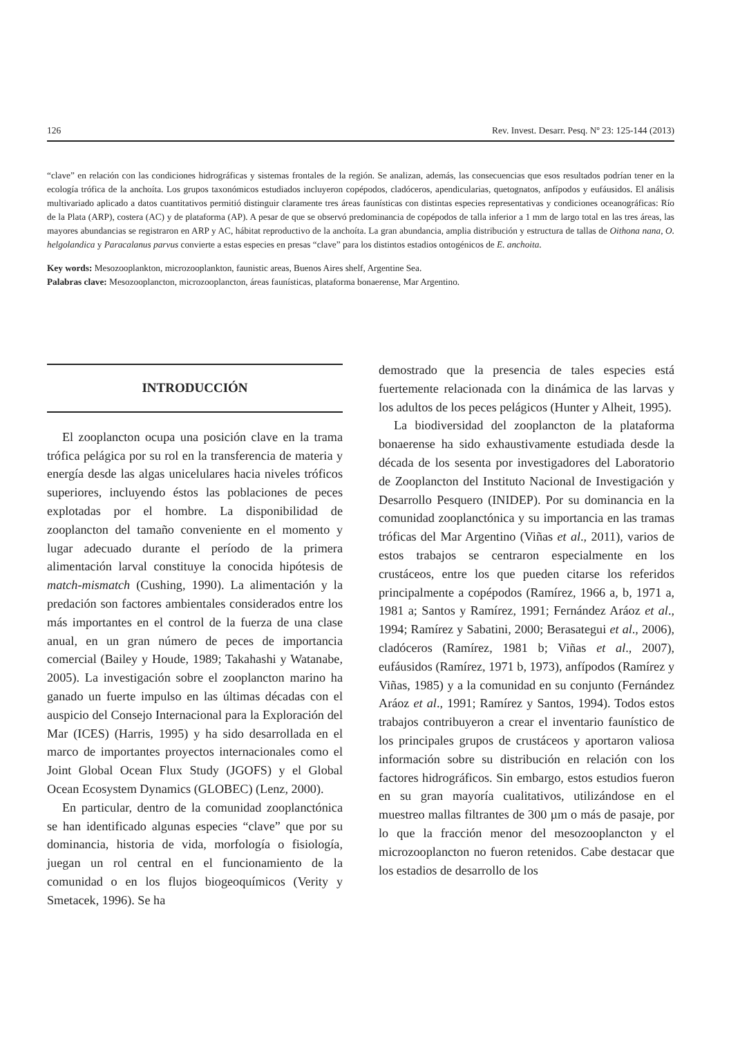126 Rev. Invest. Desarr. Pesq. Nº 23: 125-144 (2013)
“clave” en relación con las condiciones hidrográficas y sistemas frontales de la región. Se analizan, además, las consecuencias que esos resultados podrían tener en la ecología trófica de la anchoíta. Los grupos taxonómicos estudiados incluyeron copépodos, cladóceros, apendicularias, quetognatos, anfípodos y eufáusidos. El análisis multivariado aplicado a datos cuantitativos permitió distinguir claramente tres áreas faunísticas con distintas especies representativas y condiciones oceanográficas: Río de la Plata (ARP), costera (AC) y de plataforma (AP). A pesar de que se observó predominancia de copépodos de talla inferior a 1 mm de largo total en las tres áreas, las mayores abundancias se registraron en ARP y AC, hábitat reproductivo de la anchoíta. La gran abundancia, amplia distribución y estructura de tallas de Oithona nana, O. helgolandica y Paracalanus parvus convierte a estas especies en presas “clave” para los distintos estadios ontogénicos de E. anchoita.
Key words: Mesozooplankton, microzooplankton, faunistic areas, Buenos Aires shelf, Argentine Sea.
Palabras clave: Mesozooplancton, microzooplancton, áreas faunísticas, plataforma bonaerense, Mar Argentino.
INTRODUCCIÓN
El zooplancton ocupa una posición clave en la trama trófica pelágica por su rol en la transferencia de materia y energía desde las algas unicelulares hacia niveles tróficos superiores, incluyendo éstos las poblaciones de peces explotadas por el hombre. La disponibilidad de zooplancton del tamaño conveniente en el momento y lugar adecuado durante el período de la primera alimentación larval constituye la conocida hipótesis de match-mismatch (Cushing, 1990). La alimentación y la predación son factores ambientales considerados entre los más importantes en el control de la fuerza de una clase anual, en un gran número de peces de importancia comercial (Bailey y Houde, 1989; Takahashi y Watanabe, 2005). La investigación sobre el zooplancton marino ha ganado un fuerte impulso en las últimas décadas con el auspicio del Consejo Internacional para la Exploración del Mar (ICES) (Harris, 1995) y ha sido desarrollada en el marco de importantes proyectos internacionales como el Joint Global Ocean Flux Study (JGOFS) y el Global Ocean Ecosystem Dynamics (GLOBEC) (Lenz, 2000).
En particular, dentro de la comunidad zooplanctónica se han identificado algunas especies “clave” que por su dominancia, historia de vida, morfología o fisiología, juegan un rol central en el funcionamiento de la comunidad o en los flujos biogeoquímicos (Verity y Smetacek, 1996). Se ha
demostrado que la presencia de tales especies está fuertemente relacionada con la dinámica de las larvas y los adultos de los peces pelágicos (Hunter y Alheit, 1995).
La biodiversidad del zooplancton de la plataforma bonaerense ha sido exhaustivamente estudiada desde la década de los sesenta por investigadores del Laboratorio de Zooplancton del Instituto Nacional de Investigación y Desarrollo Pesquero (INIDEP). Por su dominancia en la comunidad zooplanctónica y su importancia en las tramas tróficas del Mar Argentino (Viñas et al., 2011), varios de estos trabajos se centraron especialmente en los crustáceos, entre los que pueden citarse los referidos principalmente a copépodos (Ramírez, 1966 a, b, 1971 a, 1981 a; Santos y Ramírez, 1991; Fernández Aráoz et al., 1994; Ramírez y Sabatini, 2000; Berasategui et al., 2006), cladóceros (Ramírez, 1981 b; Viñas et al., 2007), eufáusidos (Ramírez, 1971 b, 1973), anfípodos (Ramírez y Viñas, 1985) y a la comunidad en su conjunto (Fernández Aráoz et al., 1991; Ramírez y Santos, 1994). Todos estos trabajos contribuyeron a crear el inventario faunístico de los principales grupos de crustáceos y aportaron valiosa información sobre su distribución en relación con los factores hidrográficos. Sin embargo, estos estudios fueron en su gran mayoría cualitativos, utilizándose en el muestreo mallas filtrantes de 300 µm o más de pasaje, por lo que la fracción menor del mesozooplancton y el microzooplancton no fueron retenidos. Cabe destacar que los estadios de desarrollo de los